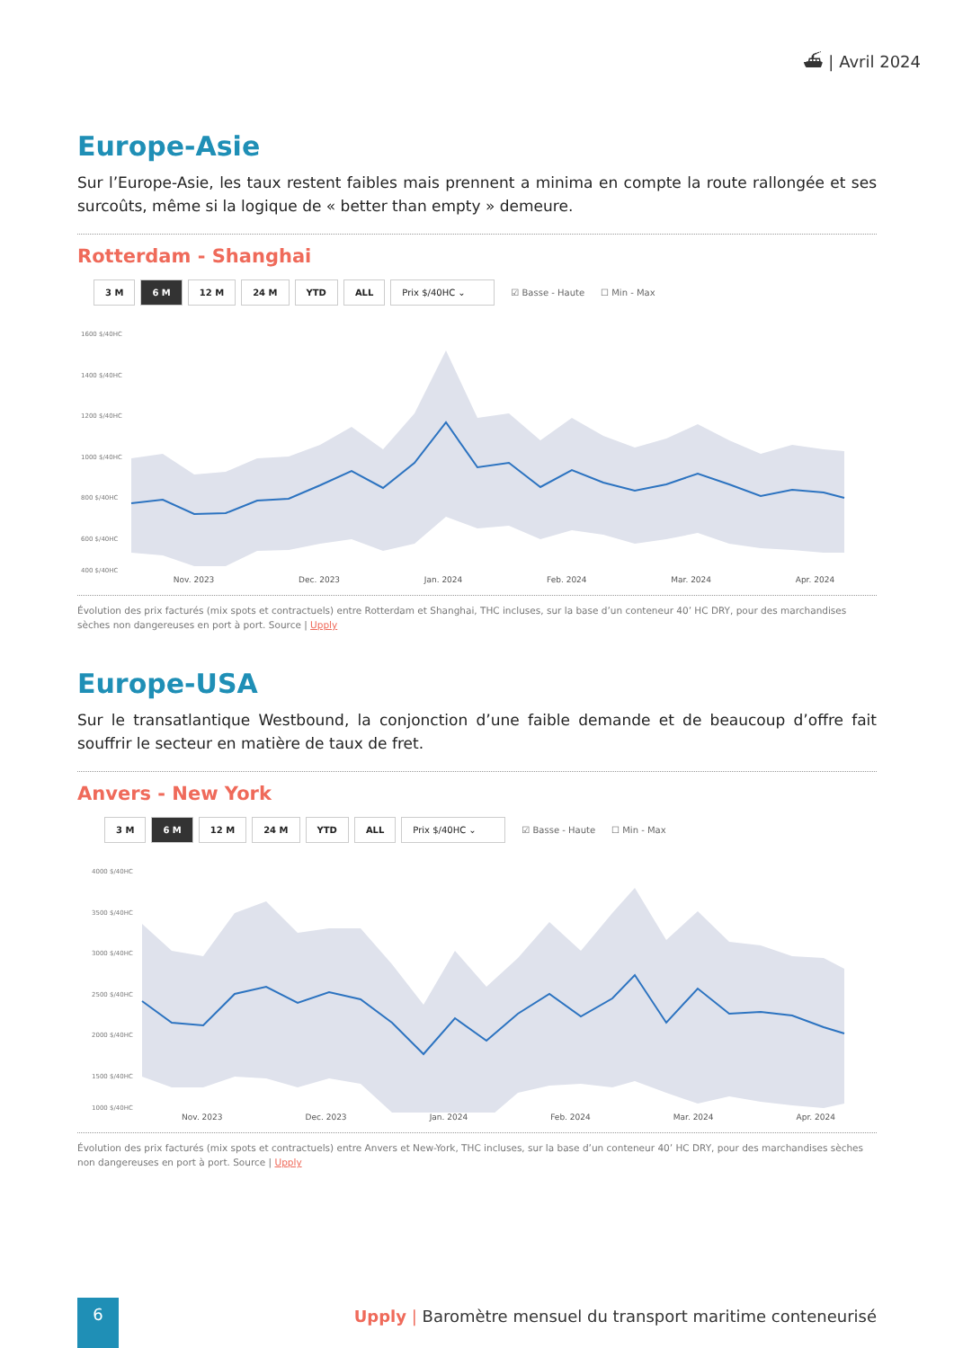⛴ | Avril 2024
Europe-Asie
Sur l’Europe-Asie, les taux restent faibles mais prennent a minima en compte la route rallongée et ses surcoûts, même si la logique de « better than empty » demeure.
Rotterdam - Shanghai
3 M 6 M 12 M 24 M YTD ALL Prix $/40HC ⌄ ☑ Basse - Haute ☐ Min - Max
1600 $/40HC
1400 $/40HC
1200 $/40HC
1000 $/40HC
800 $/40HC
600 $/40HC
400 $/40HC
Nov. 2023 Dec. 2023 Jan. 2024 Feb. 2024 Mar. 2024 Apr. 2024
Évolution des prix facturés (mix spots et contractuels) entre Rotterdam et Shanghai, THC incluses, sur la base d’un conteneur 40’ HC DRY, pour des marchandises sèches non dangereuses en port à port. Source | Upply
Europe-USA
Sur le transatlantique Westbound, la conjonction d’une faible demande et de beaucoup d’offre fait souffrir le secteur en matière de taux de fret.
Anvers - New York
3 M 6 M 12 M 24 M YTD ALL Prix $/40HC ⌄ ☑ Basse - Haute ☐ Min - Max
4000 $/40HC
3500 $/40HC
3000 $/40HC
2500 $/40HC
2000 $/40HC
1500 $/40HC
1000 $/40HC
Nov. 2023 Dec. 2023 Jan. 2024 Feb. 2024 Mar. 2024 Apr. 2024
Évolution des prix facturés (mix spots et contractuels) entre Anvers et New-York, THC incluses, sur la base d’un conteneur 40’ HC DRY, pour des marchandises sèches non dangereuses en port à port. Source | Upply
6
Upply | Baromètre mensuel du transport maritime conteneurisé